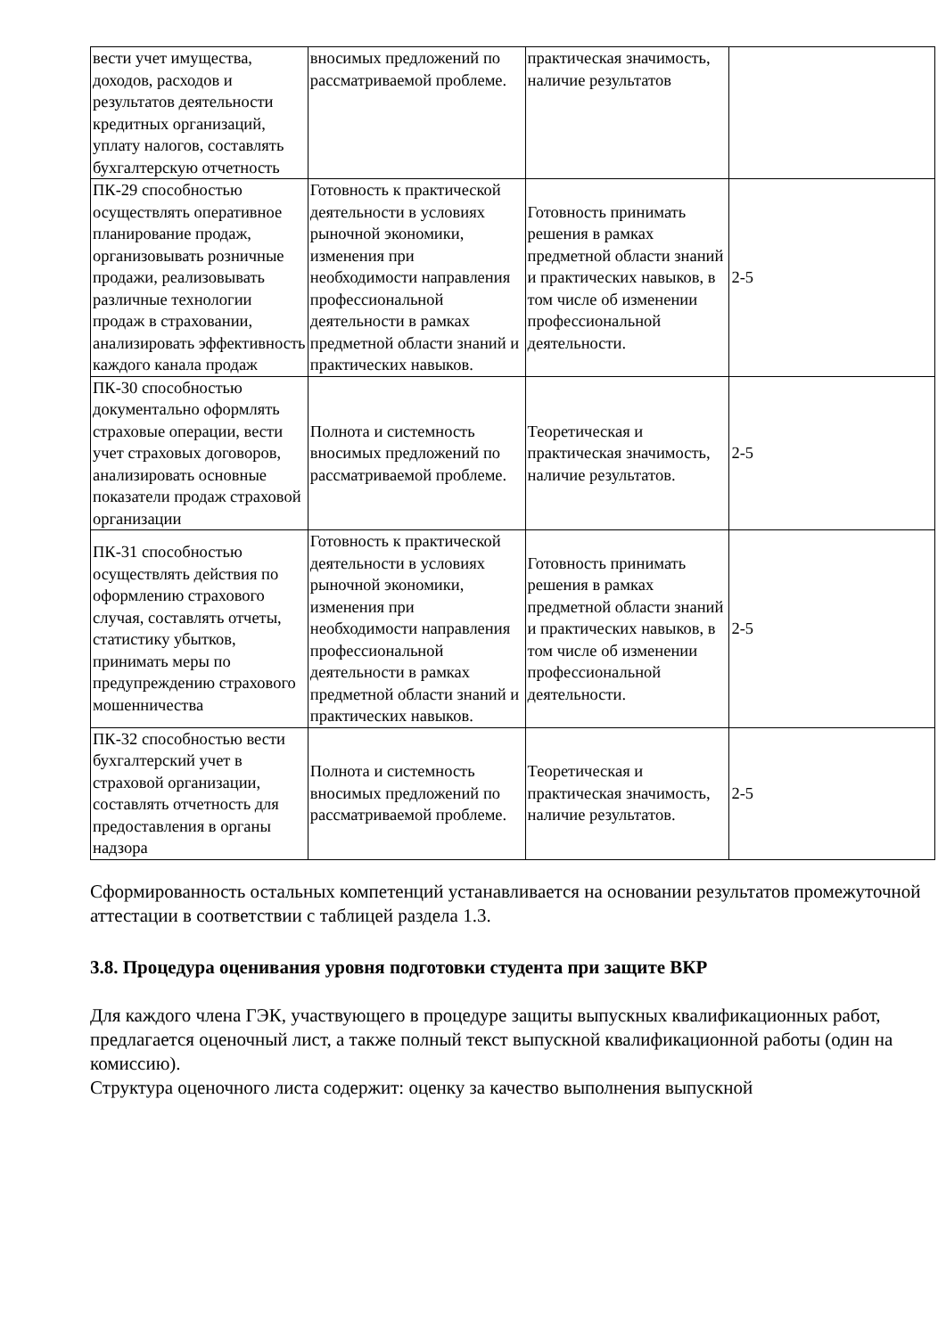| вести учет имущества, доходов, расходов и результатов деятельности кредитных организаций, уплату налогов, составлять бухгалтерскую отчетность | вносимых предложений по рассматриваемой проблеме. | практическая значимость, наличие результатов | |
| ПК-29 способностью осуществлять оперативное планирование продаж, организовывать розничные продажи, реализовывать различные технологии продаж в страховании, анализировать эффективность каждого канала продаж | Готовность к практической деятельности в условиях рыночной экономики, изменения при необходимости направления профессиональной деятельности в рамках предметной области знаний и практических навыков. | Готовность принимать решения в рамках предметной области знаний и практических навыков, в том числе об изменении профессиональной деятельности. | 2-5 |
| ПК-30 способностью документально оформлять страховые операции, вести учет страховых договоров, анализировать основные показатели продаж страховой организации | Полнота и системность вносимых предложений по рассматриваемой проблеме. | Теоретическая и практическая значимость, наличие результатов. | 2-5 |
| ПК-31 способностью осуществлять действия по оформлению страхового случая, составлять отчеты, статистику убытков, принимать меры по предупреждению страхового мошенничества | Готовность к практической деятельности в условиях рыночной экономики, изменения при необходимости направления профессиональной деятельности в рамках предметной области знаний и практических навыков. | Готовность принимать решения в рамках предметной области знаний и практических навыков, в том числе об изменении профессиональной деятельности. | 2-5 |
| ПК-32 способностью вести бухгалтерский учет в страховой организации, составлять отчетность для предоставления в органы надзора | Полнота и системность вносимых предложений по рассматриваемой проблеме. | Теоретическая и практическая значимость, наличие результатов. | 2-5 |
Сформированность остальных компетенций устанавливается на основании результатов промежуточной аттестации в соответствии с таблицей раздела 1.3.
3.8. Процедура оценивания уровня подготовки студента при защите ВКР
Для каждого члена ГЭК, участвующего в процедуре защиты выпускных квалификационных работ, предлагается оценочный лист, а также полный текст выпускной квалификационной работы (один на комиссию).
Структура оценочного листа содержит: оценку за качество выполнения выпускной